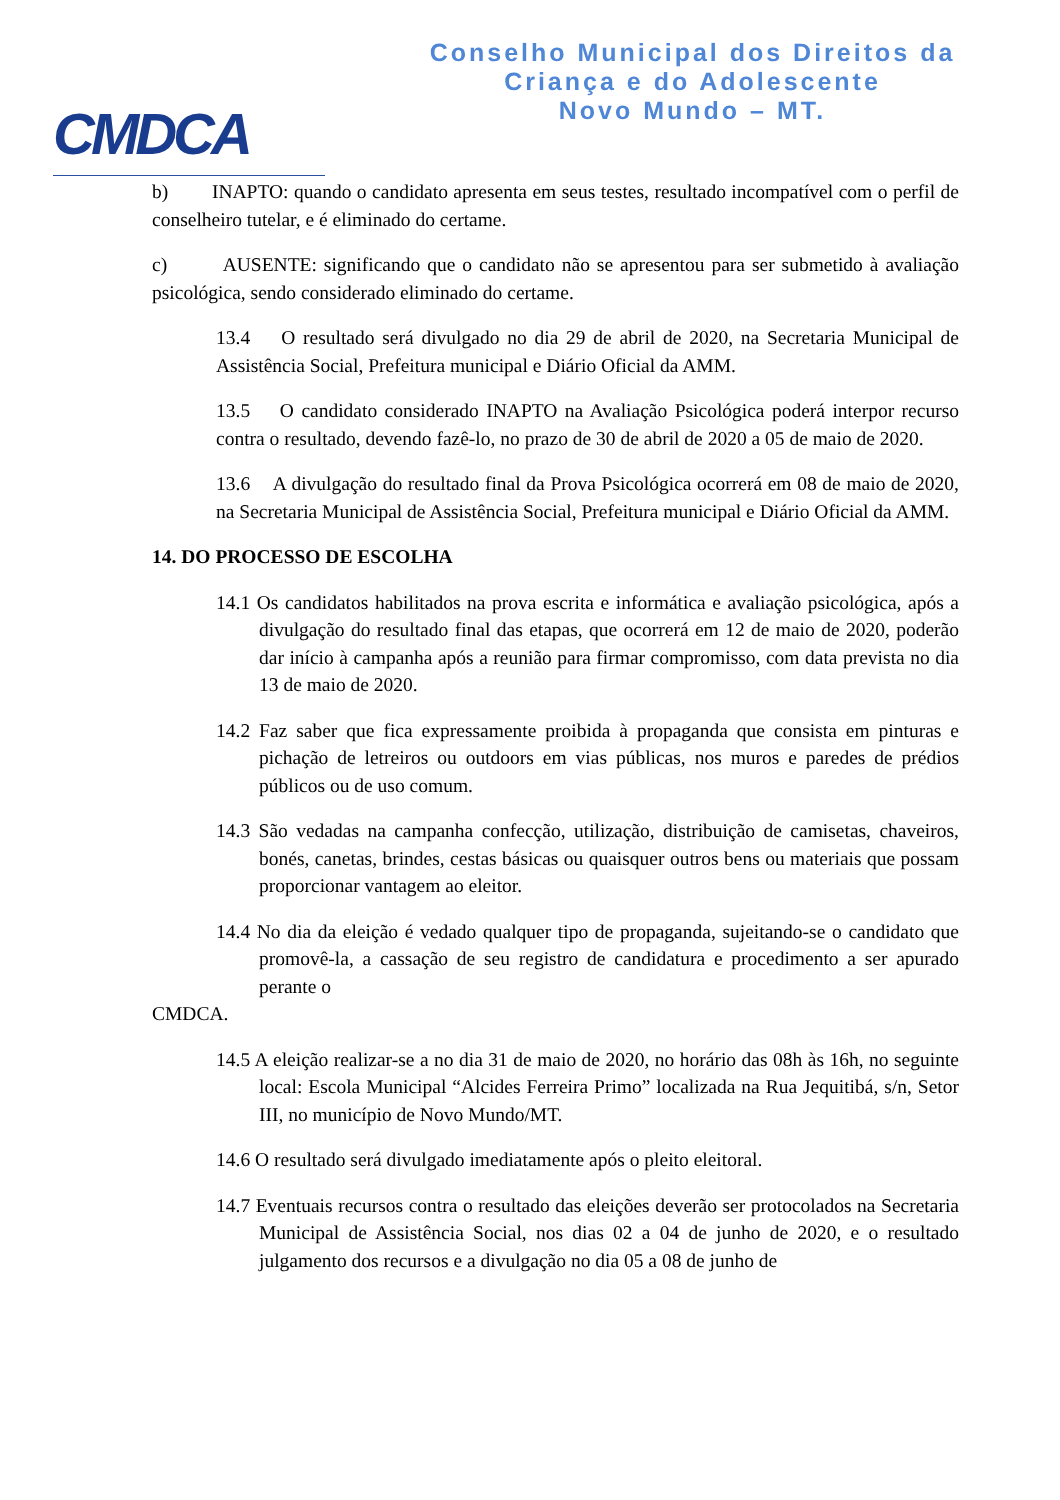CMDCA
Conselho Municipal dos Direitos da
Criança e do Adolescente
Novo Mundo – MT.
b) INAPTO: quando o candidato apresenta em seus testes, resultado incompatível com o perfil de conselheiro tutelar, e é eliminado do certame.
c) AUSENTE: significando que o candidato não se apresentou para ser submetido à avaliação psicológica, sendo considerado eliminado do certame.
13.4 O resultado será divulgado no dia 29 de abril de 2020, na Secretaria Municipal de Assistência Social, Prefeitura municipal e Diário Oficial da AMM.
13.5 O candidato considerado INAPTO na Avaliação Psicológica poderá interpor recurso contra o resultado, devendo fazê-lo, no prazo de 30 de abril de 2020 a 05 de maio de 2020.
13.6 A divulgação do resultado final da Prova Psicológica ocorrerá em 08 de maio de 2020, na Secretaria Municipal de Assistência Social, Prefeitura municipal e Diário Oficial da AMM.
14. DO PROCESSO DE ESCOLHA
14.1 Os candidatos habilitados na prova escrita e informática e avaliação psicológica, após a divulgação do resultado final das etapas, que ocorrerá em 12 de maio de 2020, poderão dar início à campanha após a reunião para firmar compromisso, com data prevista no dia 13 de maio de 2020.
14.2 Faz saber que fica expressamente proibida à propaganda que consista em pinturas e pichação de letreiros ou outdoors em vias públicas, nos muros e paredes de prédios públicos ou de uso comum.
14.3 São vedadas na campanha confecção, utilização, distribuição de camisetas, chaveiros, bonés, canetas, brindes, cestas básicas ou quaisquer outros bens ou materiais que possam proporcionar vantagem ao eleitor.
14.4 No dia da eleição é vedado qualquer tipo de propaganda, sujeitando-se o candidato que promovê-la, a cassação de seu registro de candidatura e procedimento a ser apurado perante o
CMDCA.
14.5 A eleição realizar-se a no dia 31 de maio de 2020, no horário das 08h às 16h, no seguinte local: Escola Municipal “Alcides Ferreira Primo” localizada na Rua Jequitibá, s/n, Setor III, no município de Novo Mundo/MT.
14.6 O resultado será divulgado imediatamente após o pleito eleitoral.
14.7 Eventuais recursos contra o resultado das eleições deverão ser protocolados na Secretaria Municipal de Assistência Social, nos dias 02 a 04 de junho de 2020, e o resultado julgamento dos recursos e a divulgação no dia 05 a 08 de junho de